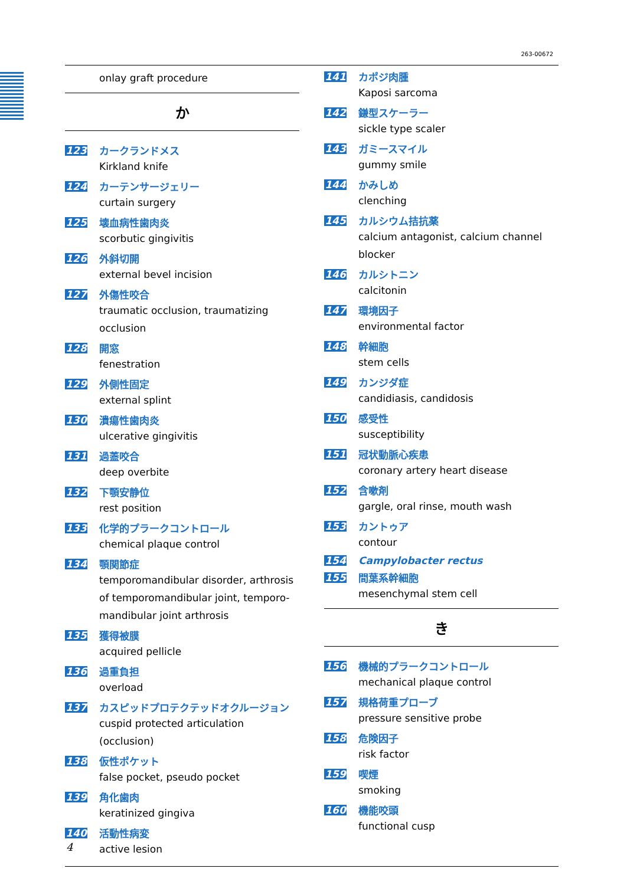263-00672
onlay graft procedure
か
123 カークランドメス
Kirkland knife
124 カーテンサージェリー
curtain surgery
125 壊血病性歯肉炎
scorbutic gingivitis
126 外斜切開
external bevel incision
127 外傷性咬合
traumatic occlusion, traumatizing occlusion
128 開窓
fenestration
129 外側性固定
external splint
130 潰瘍性歯肉炎
ulcerative gingivitis
131 過蓋咬合
deep overbite
132 下顎安静位
rest position
133 化学的プラークコントロール
chemical plaque control
134 顎関節症
temporomandibular disorder, arthrosis of temporomandibular joint, temporo-mandibular joint arthrosis
135 獲得被膜
acquired pellicle
136 過重負担
overload
137 カスピッドプロテクテッドオクルージョン
cuspid protected articulation (occlusion)
138 仮性ポケット
false pocket, pseudo pocket
139 角化歯肉
keratinized gingiva
140 活動性病変
active lesion
141 カポジ肉腫
Kaposi sarcoma
142 鎌型スケーラー
sickle type scaler
143 ガミースマイル
gummy smile
144 かみしめ
clenching
145 カルシウム拮抗薬
calcium antagonist, calcium channel blocker
146 カルシトニン
calcitonin
147 環境因子
environmental factor
148 幹細胞
stem cells
149 カンジダ症
candidiasis, candidosis
150 感受性
susceptibility
151 冠状動脈心疾患
coronary artery heart disease
152 含嗽剤
gargle, oral rinse, mouth wash
153 カントゥア
contour
154 Campylobacter rectus
155 間葉系幹細胞
mesenchymal stem cell
き
156 機械的プラークコントロール
mechanical plaque control
157 規格荷重プローブ
pressure sensitive probe
158 危険因子
risk factor
159 喫煙
smoking
160 機能咬頭
functional cusp
4